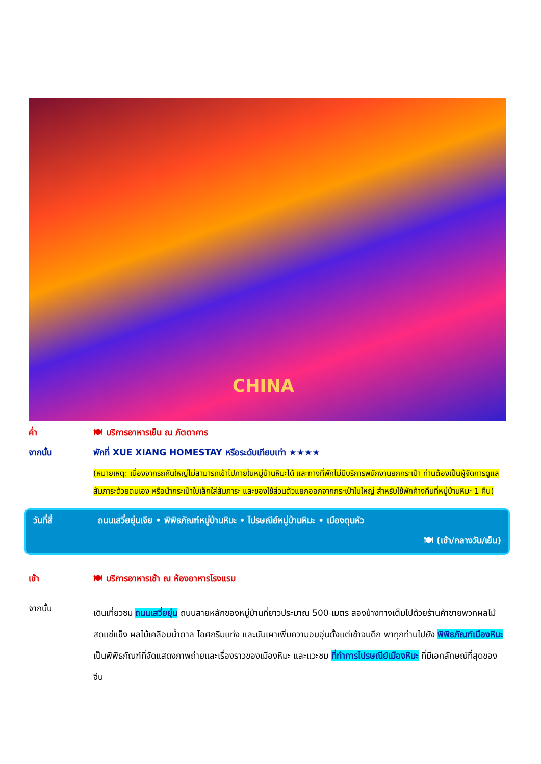CHINA
ค่ำ 🍽 บริการอาหารเย็น ณ ภัตตาคาร
จากนั้น พักที่ XUE XIANG HOMESTAY หรือระดับเทียบเท่า ★★★★
(หมายเหตุ: เนื่องจากรถคันใหญ่ไม่สามารถเข้าไปภายในหมู่บ้านหิมะได้ และทางที่พักไม่มีบริการพนักงานยกกระเป๋า ท่านต้องเป็นผู้จัดการดูแลสัมภาระด้วยตนเอง หรือนำกระเป๋าใบเล็กใส่สัมภาระ และของใช้ส่วนตัวแยกออกจากกระเป๋าใบใหญ่ สำหรับใช้พักค้างคืนที่หมู่บ้านหิมะ 1 คืน)
วันที่สี่ ถนนเสวี่ยยุ่นเจีย • พิพิธภัณฑ์หมู่บ้านหิมะ • ไปรษณีย์หมู่บ้านหิมะ • เมืองตุนหัว
🍽 (เช้า/กลางวัน/เย็น)
เช้า 🍽 บริการอาหารเช้า ณ ห้องอาหารโรงแรม
จากนั้น
เดินเที่ยวชม ถนนเสวี่ยยุ่น ถนนสายหลักของหมู่บ้านที่ยาวประมาณ 500 เมตร สองข้างทางเต็มไปด้วยร้านค้าขายพวกผลไม้สดแช่แข็ง ผลไม้เคลือบน้ำตาล ไอศกรีมแท่ง และมันเผาเพิ่มความอบอุ่นตั้งแต่เช้าจนดึก พาทุกท่านไปยัง พิพิธภัณฑ์เมืองหิมะ เป็นพิพิธภัณฑ์ที่จัดแสดงภาพถ่ายและเรื่องราวของเมืองหิมะ และแวะชม ที่ทำการไปรษณีย์เมืองหิมะ ที่มีเอกลักษณ์ที่สุดของจีน